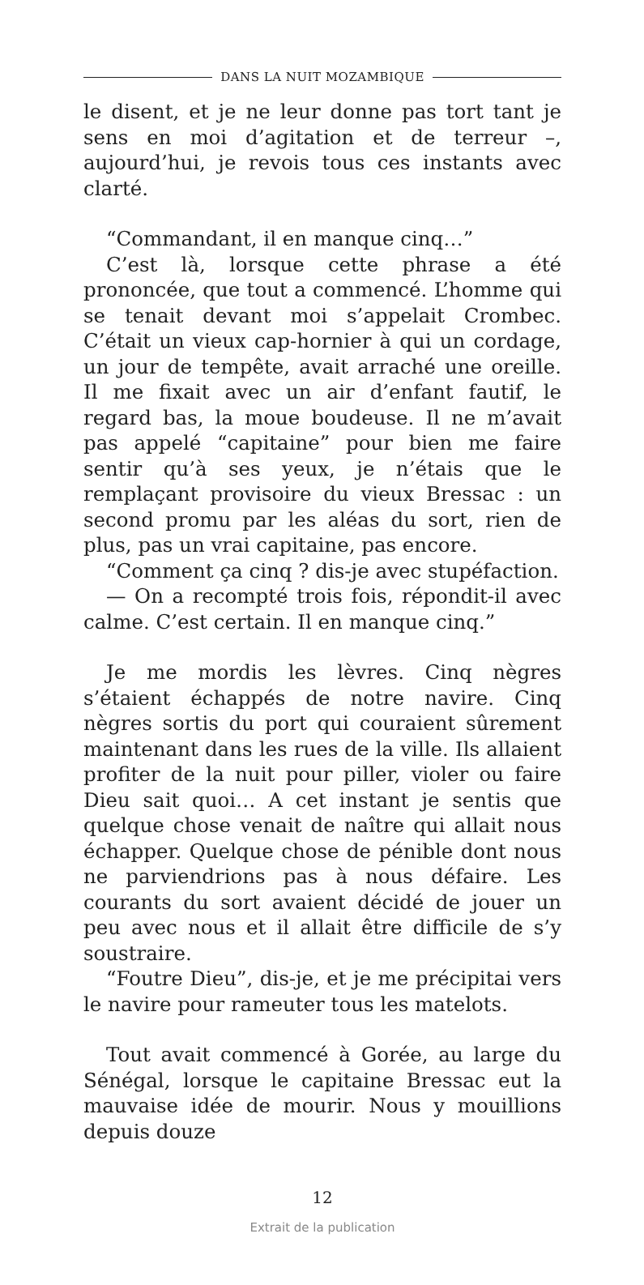DANS LA NUIT MOZAMBIQUE
le disent, et je ne leur donne pas tort tant je sens en moi d’agitation et de terreur –, aujourd’hui, je revois tous ces instants avec clarté.
“Commandant, il en manque cinq…”
C’est là, lorsque cette phrase a été prononcée, que tout a commencé. L’homme qui se tenait devant moi s’appelait Crombec. C’était un vieux cap-hornier à qui un cordage, un jour de tempête, avait arraché une oreille. Il me fixait avec un air d’enfant fautif, le regard bas, la moue boudeuse. Il ne m’avait pas appelé “capitaine” pour bien me faire sentir qu’à ses yeux, je n’étais que le remplaçant provisoire du vieux Bressac : un second promu par les aléas du sort, rien de plus, pas un vrai capitaine, pas encore.
“Comment ça cinq ? dis-je avec stupéfaction.
— On a recompté trois fois, répondit-il avec calme. C’est certain. Il en manque cinq.”
Je me mordis les lèvres. Cinq nègres s’étaient échappés de notre navire. Cinq nègres sortis du port qui couraient sûrement maintenant dans les rues de la ville. Ils allaient profiter de la nuit pour piller, violer ou faire Dieu sait quoi… A cet instant je sentis que quelque chose venait de naître qui allait nous échapper. Quelque chose de pénible dont nous ne parviendrions pas à nous défaire. Les courants du sort avaient décidé de jouer un peu avec nous et il allait être difficile de s’y soustraire.
“Foutre Dieu”, dis-je, et je me précipitai vers le navire pour rameuter tous les matelots.
Tout avait commencé à Gorée, au large du Sénégal, lorsque le capitaine Bressac eut la mauvaise idée de mourir. Nous y mouillions depuis douze
12
Extrait de la publication